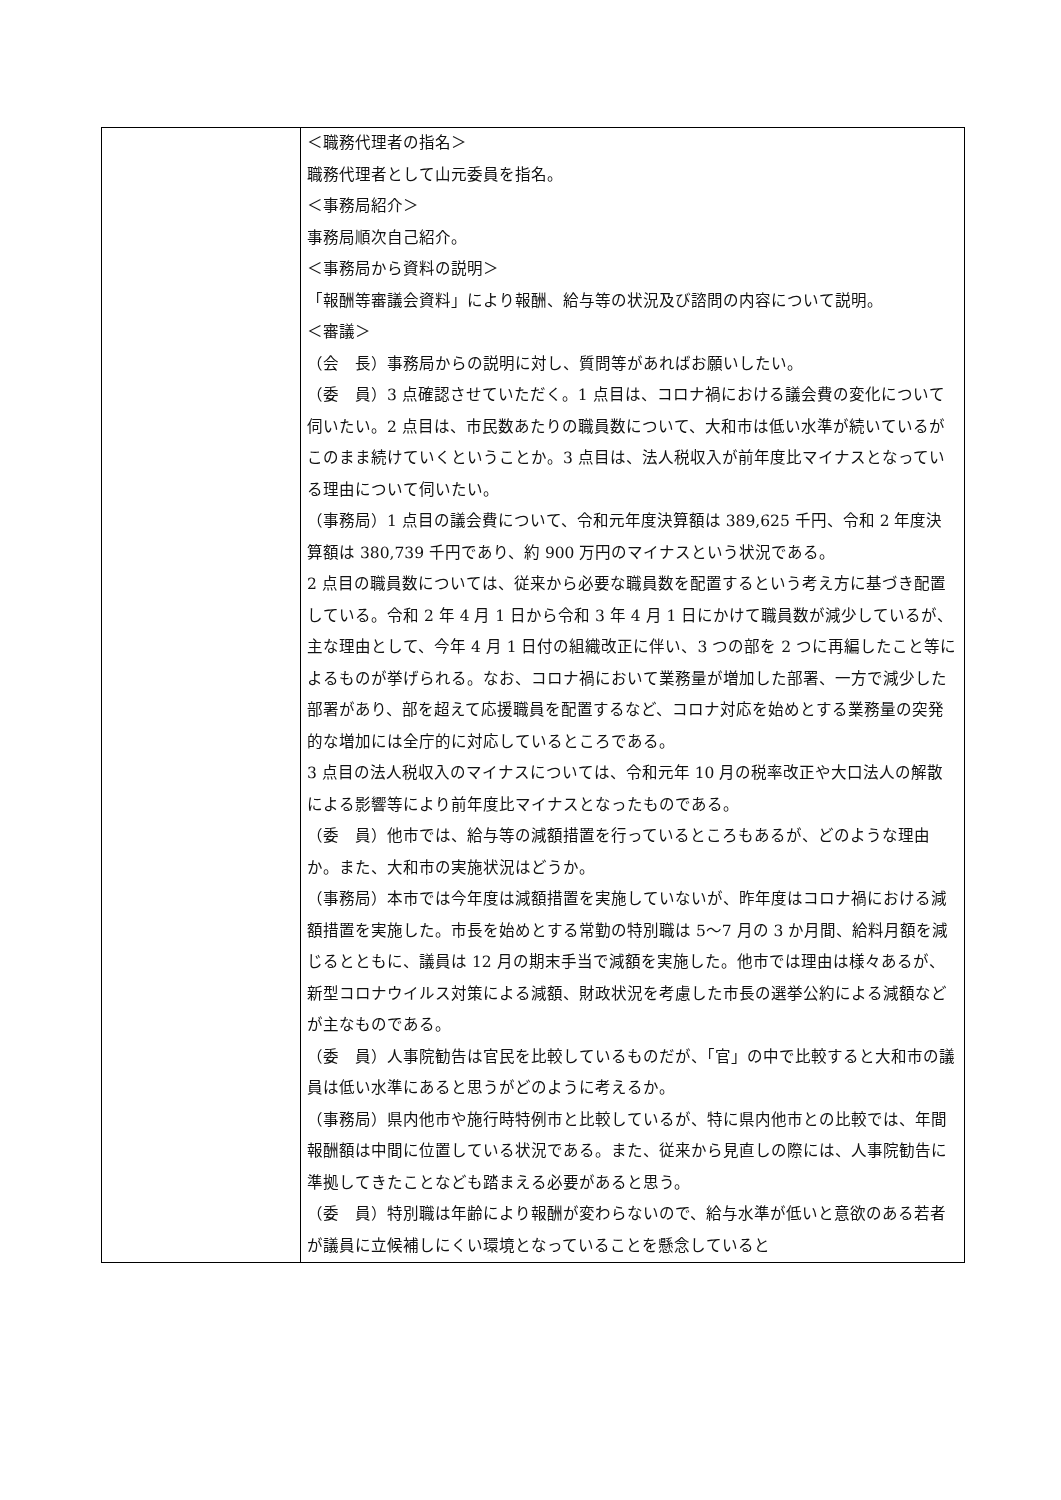| | ＜職務代理者の指名＞ 職務代理者として山元委員を指名。 ＜事務局紹介＞ 事務局順次自己紹介。 ＜事務局から資料の説明＞ 「報酬等審議会資料」により報酬、給与等の状況及び諮問の内容について説明。 ＜審議＞ （会 長）事務局からの説明に対し、質問等があればお願いしたい。 （委 員）3 点確認させていただく。1 点目は、コロナ禍における議会費の変化について伺いたい。2 点目は、市民数あたりの職員数について、大和市は低い水準が続いているがこのまま続けていくということか。3 点目は、法人税収入が前年度比マイナスとなっている理由について伺いたい。 （事務局）1 点目の議会費について、令和元年度決算額は 389,625 千円、令和 2 年度決算額は 380,739 千円であり、約 900 万円のマイナスという状況である。 2 点目の職員数については、従来から必要な職員数を配置するという考え方に基づき配置している。令和 2 年 4 月 1 日から令和 3 年 4 月 1 日にかけて職員数が減少しているが、主な理由として、今年 4 月 1 日付の組織改正に伴い、3 つの部を 2 つに再編したこと等によるものが挙げられる。なお、コロナ禍において業務量が増加した部署、一方で減少した部署があり、部を超えて応援職員を配置するなど、コロナ対応を始めとする業務量の突発的な増加には全庁的に対応しているところである。 3 点目の法人税収入のマイナスについては、令和元年 10 月の税率改正や大口法人の解散による影響等により前年度比マイナスとなったものである。 （委 員）他市では、給与等の減額措置を行っているところもあるが、どのような理由か。また、大和市の実施状況はどうか。 （事務局）本市では今年度は減額措置を実施していないが、昨年度はコロナ禍における減額措置を実施した。市長を始めとする常勤の特別職は 5～7 月の 3 か月間、給料月額を減じるとともに、議員は 12 月の期末手当で減額を実施した。他市では理由は様々あるが、新型コロナウイルス対策による減額、財政状況を考慮した市長の選挙公約による減額などが主なものである。 （委 員）人事院勧告は官民を比較しているものだが、「官」の中で比較すると大和市の議員は低い水準にあると思うがどのように考えるか。 （事務局）県内他市や施行時特例市と比較しているが、特に県内他市との比較では、年間報酬額は中間に位置している状況である。また、従来から見直しの際には、人事院勧告に準拠してきたことなども踏まえる必要があると思う。 （委 員）特別職は年齢により報酬が変わらないので、給与水準が低いと意欲のある若者が議員に立候補しにくい環境となっていることを懸念していると |